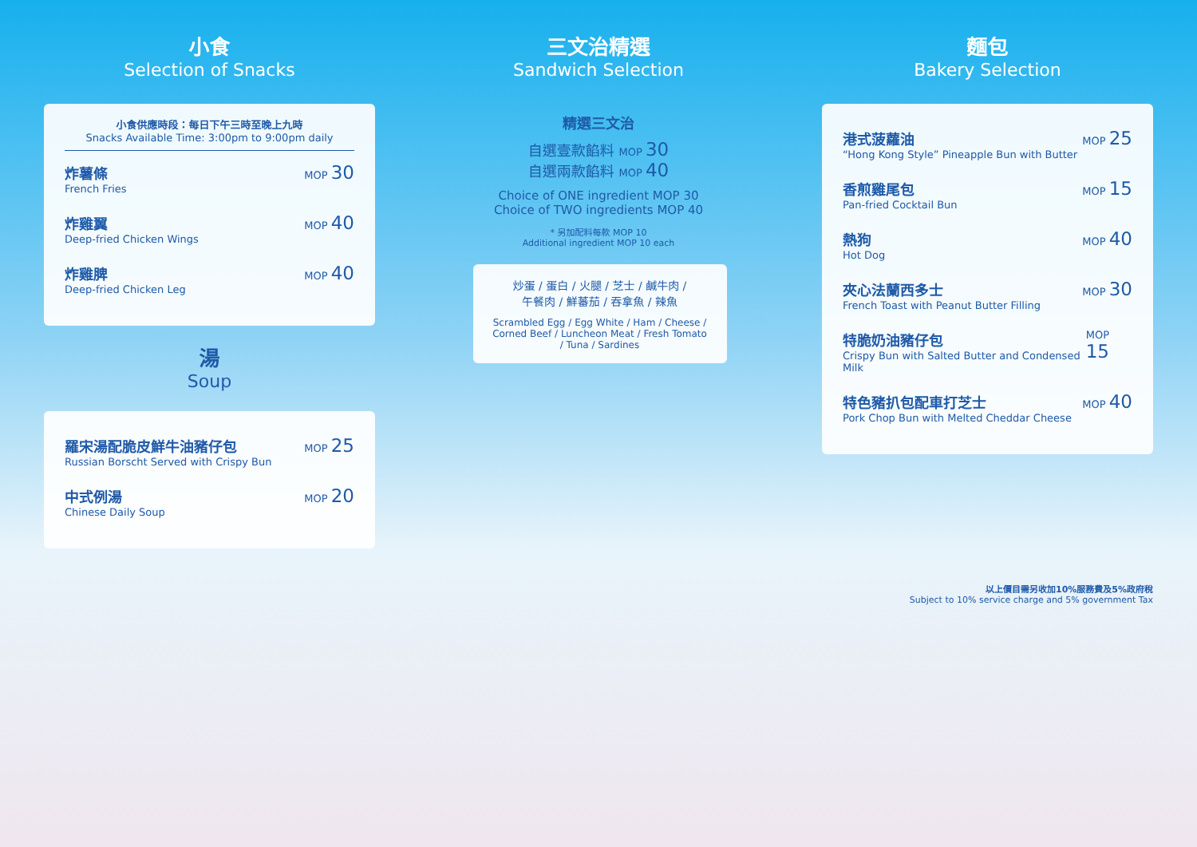小食
Selection of Snacks
小食供應時段：每日下午三時至晚上九時
Snacks Available Time: 3:00pm to 9:00pm daily
炸薯條
French Fries
MOP 30
炸雞翼
Deep-fried Chicken Wings
MOP 40
炸雞脾
Deep-fried Chicken Leg
MOP 40
湯
Soup
羅宋湯配脆皮鮮牛油豬仔包
Russian Borscht Served with Crispy Bun
MOP 25
中式例湯
Chinese Daily Soup
MOP 20
三文治精選
Sandwich Selection
精選三文治
自選壹款餡料 MOP 30
自選兩款餡料 MOP 40
Choice of ONE ingredient MOP 30
Choice of TWO ingredients MOP 40
* 另加配料每款 MOP 10
Additional ingredient MOP 10 each
炒蛋 / 蛋白 / 火腿 / 芝士 / 鹹牛肉 /
午餐肉 / 鮮蕃茄 / 吞拿魚 / 辣魚
Scrambled Egg / Egg White / Ham / Cheese / Corned Beef / Luncheon Meat / Fresh Tomato / Tuna / Sardines
麵包
Bakery Selection
港式菠蘿油
“Hong Kong Style” Pineapple Bun with Butter
MOP 25
香煎雞尾包
Pan-fried Cocktail Bun
MOP 15
熱狗
Hot Dog
MOP 40
夾心法蘭西多士
French Toast with Peanut Butter Filling
MOP 30
特脆奶油豬仔包
Crispy Bun with Salted Butter and Condensed Milk
MOP 15
特色豬扒包配車打芝士
Pork Chop Bun with Melted Cheddar Cheese
MOP 40
以上價目需另收加10%服務費及5%政府稅
Subject to 10% service charge and 5% government Tax